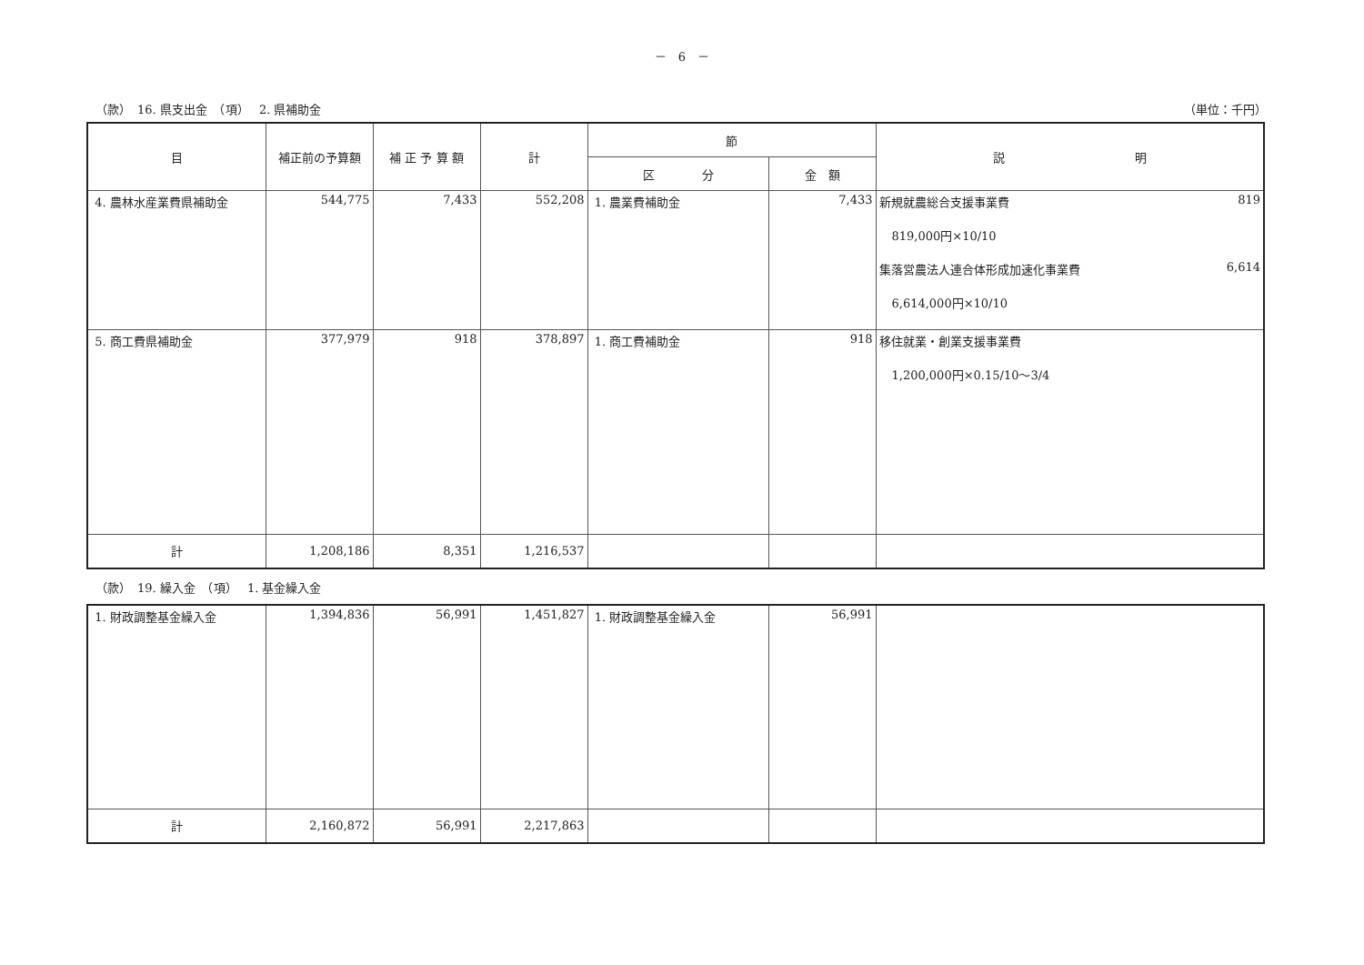－　6　－
（款）　16. 県支出金　（項）　 2. 県補助金 （単位：千円）
| 目 | 補正前の予算額 | 補 正 予 算 額 | 計 | 節 | | 説 明 |
| --- | --- | --- | --- | --- | --- | --- |
| | | | | 区 分 | 金 額 | |
| 4. 農林水産業費県補助金 | 544,775 | 7,433 | 552,208 | 1. 農業費補助金 | 7,433 | 新規就農総合支援事業費 819 819,000円×10/10 集落営農法人連合体形成加速化事業費 6,614 6,614,000円×10/10 |
| 5. 商工費県補助金 | 377,979 | 918 | 378,897 | 1. 商工費補助金 | 918 | 移住就業・創業支援事業費 1,200,000円×0.15/10～3/4 |
| 計 | 1,208,186 | 8,351 | 1,216,537 | | | |
（款）　19. 繰入金　（項）　 1. 基金繰入金
| 1. 財政調整基金繰入金 | 1,394,836 | 56,991 | 1,451,827 | 1. 財政調整基金繰入金 | 56,991 | |
| 計 | 2,160,872 | 56,991 | 2,217,863 | | | |